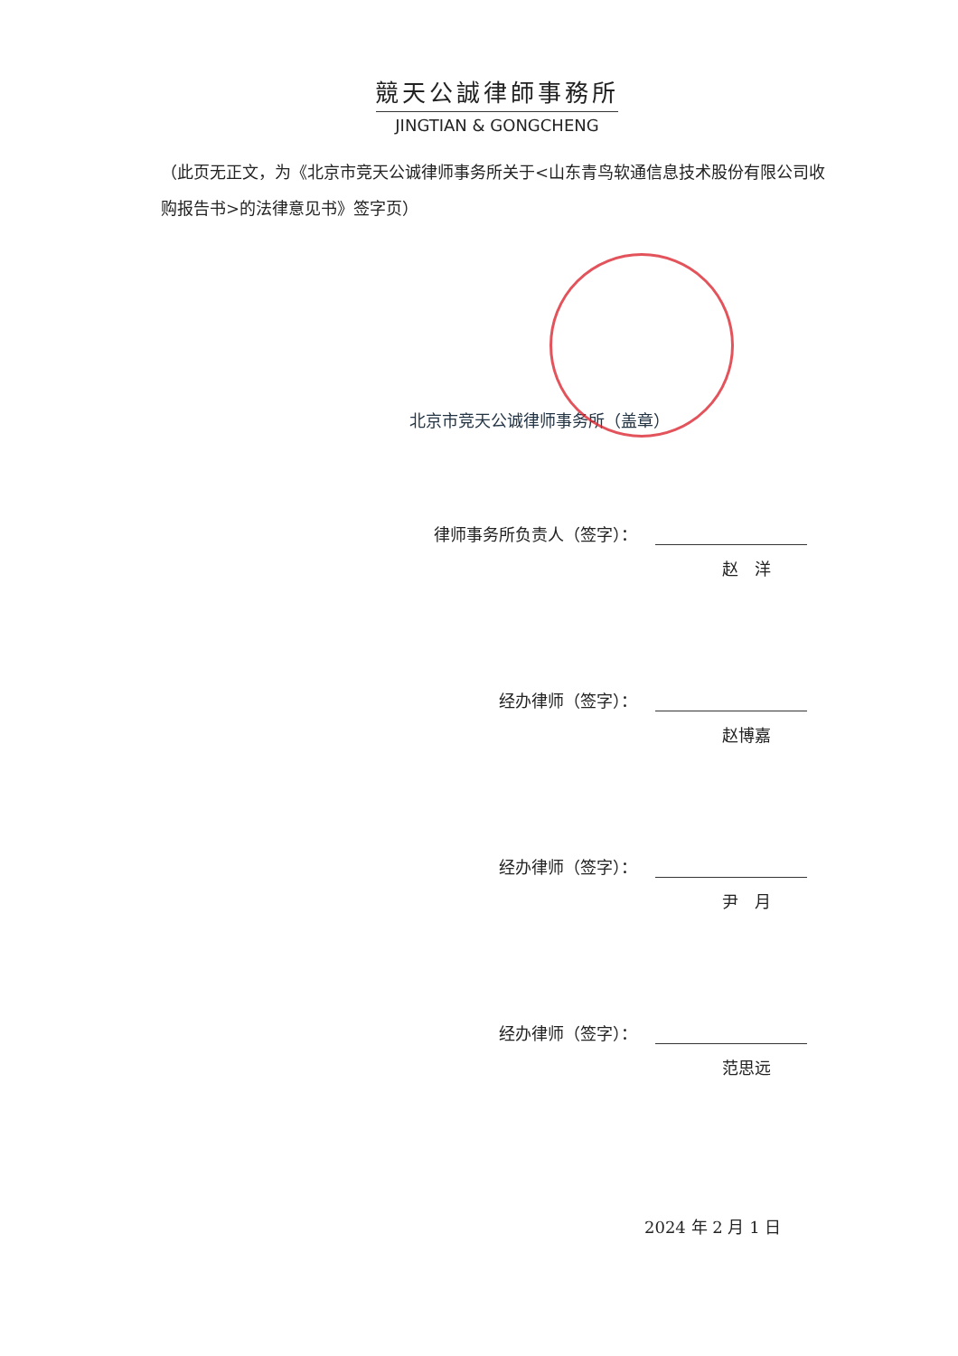競天公誠律師事務所
JINGTIAN & GONGCHENG
（此页无正文，为《北京市竞天公诚律师事务所关于<山东青鸟软通信息技术股份有限公司收购报告书>的法律意见书》签字页）
北京市竞天公诚律师事务所（盖章）
律师事务所负责人（签字）：
赵　洋
经办律师（签字）：
赵博嘉
经办律师（签字）：
尹　月
经办律师（签字）：
范思远
2024 年 2 月 1 日